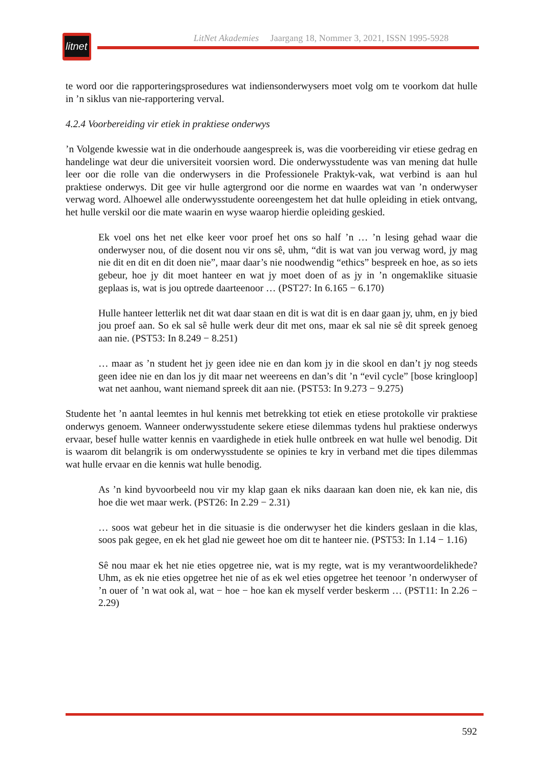litnet
LitNet Akademies Jaargang 18, Nommer 3, 2021, ISSN 1995-5928
te word oor die rapporteringsprosedures wat indiensonderwysers moet volg om te voorkom dat hulle in ’n siklus van nie-rapportering verval.
4.2.4 Voorbereiding vir etiek in praktiese onderwys
’n Volgende kwessie wat in die onderhoude aangespreek is, was die voorbereiding vir etiese gedrag en handelinge wat deur die universiteit voorsien word. Die onderwysstudente was van mening dat hulle leer oor die rolle van die onderwysers in die Professionele Praktyk-vak, wat verbind is aan hul praktiese onderwys. Dit gee vir hulle agtergrond oor die norme en waardes wat van ’n onderwyser verwag word. Alhoewel alle onderwysstudente ooreengestem het dat hulle opleiding in etiek ontvang, het hulle verskil oor die mate waarin en wyse waarop hierdie opleiding geskied.
Ek voel ons het net elke keer voor proef het ons so half ’n … ’n lesing gehad waar die onderwyser nou, of die dosent nou vir ons sê, uhm, “dit is wat van jou verwag word, jy mag nie dit en dit en dit doen nie”, maar daar’s nie noodwendig “ethics” bespreek en hoe, as so iets gebeur, hoe jy dit moet hanteer en wat jy moet doen of as jy in ’n ongemaklike situasie geplaas is, wat is jou optrede daarteenoor … (PST27: In 6.165 − 6.170)
Hulle hanteer letterlik net dit wat daar staan en dit is wat dit is en daar gaan jy, uhm, en jy bied jou proef aan. So ek sal sê hulle werk deur dit met ons, maar ek sal nie sê dit spreek genoeg aan nie. (PST53: In 8.249 − 8.251)
… maar as ’n student het jy geen idee nie en dan kom jy in die skool en dan’t jy nog steeds geen idee nie en dan los jy dit maar net weereens en dan’s dit ’n “evil cycle” [bose kringloop] wat net aanhou, want niemand spreek dit aan nie. (PST53: In 9.273 − 9.275)
Studente het ’n aantal leemtes in hul kennis met betrekking tot etiek en etiese protokolle vir praktiese onderwys genoem. Wanneer onderwysstudente sekere etiese dilemmas tydens hul praktiese onderwys ervaar, besef hulle watter kennis en vaardighede in etiek hulle ontbreek en wat hulle wel benodig. Dit is waarom dit belangrik is om onderwysstudente se opinies te kry in verband met die tipes dilemmas wat hulle ervaar en die kennis wat hulle benodig.
As ’n kind byvoorbeeld nou vir my klap gaan ek niks daaraan kan doen nie, ek kan nie, dis hoe die wet maar werk. (PST26: In 2.29 − 2.31)
… soos wat gebeur het in die situasie is die onderwyser het die kinders geslaan in die klas, soos pak gegee, en ek het glad nie geweet hoe om dit te hanteer nie. (PST53: In 1.14 − 1.16)
Sê nou maar ek het nie eties opgetree nie, wat is my regte, wat is my verantwoordelikhede? Uhm, as ek nie eties opgetree het nie of as ek wel eties opgetree het teenoor ’n onderwyser of ’n ouer of ’n wat ook al, wat − hoe − hoe kan ek myself verder beskerm … (PST11: In 2.26 − 2.29)
592